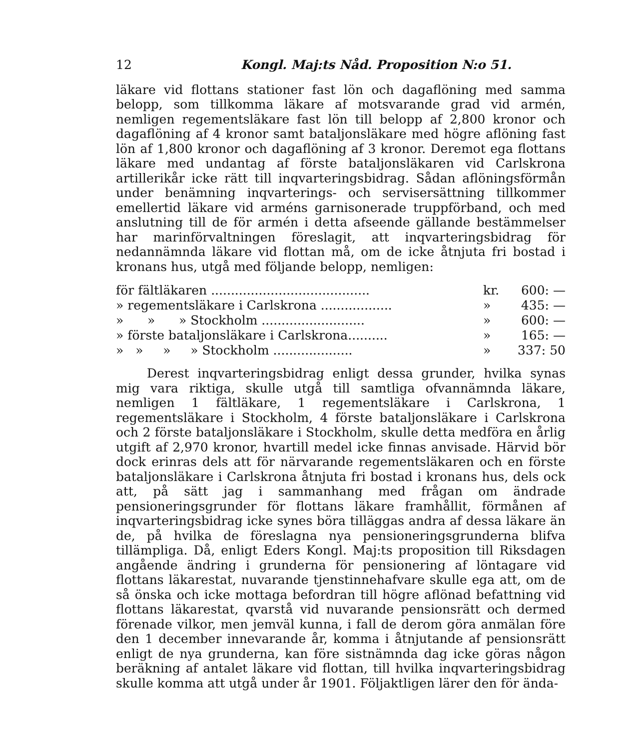12 Kongl. Maj:ts Nåd. Proposition N:o 51.
läkare vid flottans stationer fast lön och dagaflöning med samma belopp, som tillkomma läkare af motsvarande grad vid armén, nemligen regementsläkare fast lön till belopp af 2,800 kronor och dagaflöning af 4 kronor samt bataljonsläkare med högre aflöning fast lön af 1,800 kronor och dagaflöning af 3 kronor. Deremot ega flottans läkare med undantag af förste bataljonsläkaren vid Carlskrona artillerikår icke rätt till inqvarteringsbidrag. Sådan aflöningsförmån under benämning inqvarterings- och servisersättning tillkommer emellertid läkare vid arméns garnisonerade truppförband, och med anslutning till de för armén i detta afseende gällande bestämmelser har marinförvaltningen föreslagit, att inqvarteringsbidrag för nedannämnda läkare vid flottan må, om de icke åtnjuta fri bostad i kronans hus, utgå med följande belopp, nemligen:
| för fältläkaren ........................................ | kr. | 600: — |
| » regementsläkare i Carlskrona .................. | » | 435: — |
| » » » Stockholm .......................... | » | 600: — |
| » förste bataljonsläkare i Carlskrona.......... | » | 165: — |
| » » » » Stockholm .................... | » | 337: 50 |
Derest inqvarteringsbidrag enligt dessa grunder, hvilka synas mig vara riktiga, skulle utgå till samtliga ofvannämnda läkare, nemligen 1 fältläkare, 1 regementsläkare i Carlskrona, 1 regementsläkare i Stockholm, 4 förste bataljonsläkare i Carlskrona och 2 förste bataljonsläkare i Stockholm, skulle detta medföra en årlig utgift af 2,970 kronor, hvartill medel icke finnas anvisade. Härvid bör dock erinras dels att för närvarande regementsläkaren och en förste bataljonsläkare i Carlskrona åtnjuta fri bostad i kronans hus, dels ock att, på sätt jag i sammanhang med frågan om ändrade pensioneringsgrunder för flottans läkare framhållit, förmånen af inqvarteringsbidrag icke synes böra tilläggas andra af dessa läkare än de, på hvilka de föreslagna nya pensioneringsgrunderna blifva tillämpliga. Då, enligt Eders Kongl. Maj:ts proposition till Riksdagen angående ändring i grunderna för pensionering af löntagare vid flottans läkarestat, nuvarande tjenstinnehafvare skulle ega att, om de så önska och icke mottaga befordran till högre aflönad befattning vid flottans läkarestat, qvarstå vid nuvarande pensionsrätt och dermed förenade vilkor, men jemväl kunna, i fall de derom göra anmälan före den 1 december innevarande år, komma i åtnjutande af pensionsrätt enligt de nya grunderna, kan före sistnämnda dag icke göras någon beräkning af antalet läkare vid flottan, till hvilka inqvarteringsbidrag skulle komma att utgå under år 1901. Följaktligen lärer den för ända-